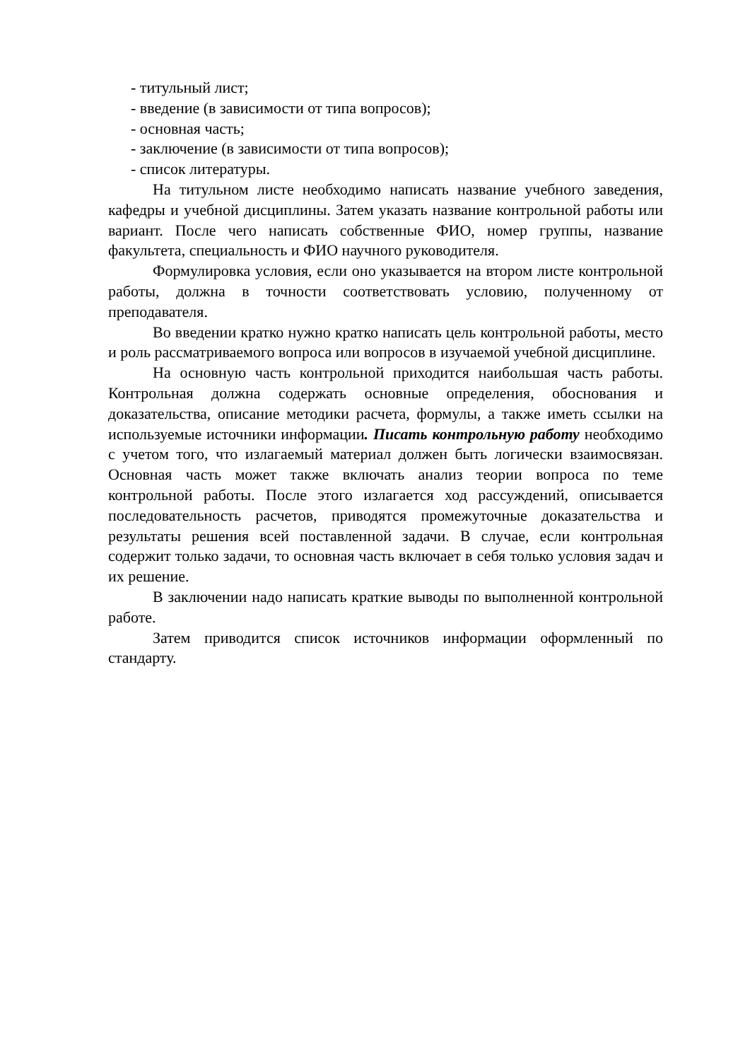- титульный лист;
- введение (в зависимости от типа вопросов);
- основная часть;
- заключение (в зависимости от типа вопросов);
- список литературы.
На титульном листе необходимо написать название учебного заведения, кафедры и учебной дисциплины. Затем указать название контрольной работы или вариант. После чего написать собственные ФИО, номер группы, название факультета, специальность и ФИО научного руководителя.
Формулировка условия, если оно указывается на втором листе контрольной работы, должна в точности соответствовать условию, полученному от преподавателя.
Во введении кратко нужно кратко написать цель контрольной работы, место и роль рассматриваемого вопроса или вопросов в изучаемой учебной дисциплине.
На основную часть контрольной приходится наибольшая часть работы. Контрольная должна содержать основные определения, обоснования и доказательства, описание методики расчета, формулы, а также иметь ссылки на используемые источники информации. Писать контрольную работу необходимо с учетом того, что излагаемый материал должен быть логически взаимосвязан. Основная часть может также включать анализ теории вопроса по теме контрольной работы. После этого излагается ход рассуждений, описывается последовательность расчетов, приводятся промежуточные доказательства и результаты решения всей поставленной задачи. В случае, если контрольная содержит только задачи, то основная часть включает в себя только условия задач и их решение.
В заключении надо написать краткие выводы по выполненной контрольной работе.
Затем приводится список источников информации оформленный по стандарту.